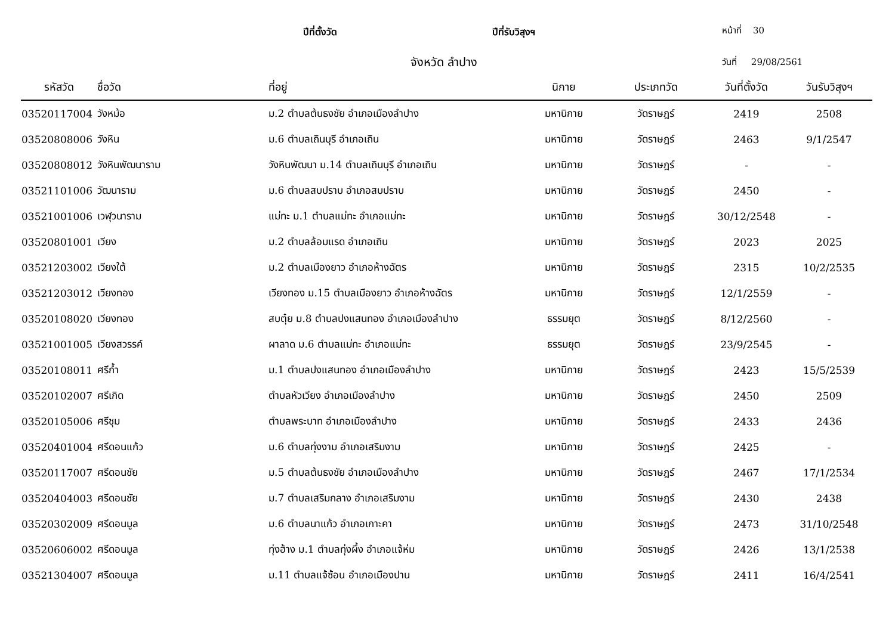ปีที่ตั้งวัด ปีที่รับวิสุงฯ หน้าที่ 30
จังหวัด ลำปาง วันที่ 29/08/2561
| รหัสวัด | ชื่อวัด | ที่อยู่ | นิกาย | ประเภทวัด | วันที่ตั้งวัด | วันรับวิสุงฯ |
| --- | --- | --- | --- | --- | --- | --- |
| 03520117004 | วังหม้อ | ม.2 ตำบลต้นธงชัย อำเภอเมืองลำปาง | มหานิกาย | วัดราษฎร์ | 2419 | 2508 |
| 03520808006 | วังหิน | ม.6 ตำบลเถินบุรี อำเภอเถิน | มหานิกาย | วัดราษฎร์ | 2463 | 9/1/2547 |
| 03520808012 | วังหินพัฒนาราม | วังหินพัฒนา ม.14 ตำบลเถินบุรี อำเภอเถิน | มหานิกาย | วัดราษฎร์ | - | - |
| 03521101006 | วัฒนาราม | ม.6 ตำบลสบปราบ อำเภอสบปราบ | มหานิกาย | วัดราษฎร์ | 2450 | - |
| 03521001006 | เวฬุวนาราม | แม่ทะ ม.1 ตำบลแม่ทะ อำเภอแม่ทะ | มหานิกาย | วัดราษฎร์ | 30/12/2548 | - |
| 03520801001 | เวียง | ม.2 ตำบลล้อมแรด อำเภอเถิน | มหานิกาย | วัดราษฎร์ | 2023 | 2025 |
| 03521203002 | เวียงใต้ | ม.2 ตำบลเมืองยาว อำเภอห้างฉัตร | มหานิกาย | วัดราษฎร์ | 2315 | 10/2/2535 |
| 03521203012 | เวียงทอง | เวียงทอง ม.15 ตำบลเมืองยาว อำเภอห้างฉัตร | มหานิกาย | วัดราษฎร์ | 12/1/2559 | - |
| 03520108020 | เวียงทอง | สบตุ๋ย ม.8 ตำบลปงแสนทอง อำเภอเมืองลำปาง | ธรรมยุต | วัดราษฎร์ | 8/12/2560 | - |
| 03521001005 | เวียงสวรรค์ | ผาลาด ม.6 ตำบลแม่ทะ อำเภอแม่ทะ | ธรรมยุต | วัดราษฎร์ | 23/9/2545 | - |
| 03520108011 | ศรีก้ำ | ม.1 ตำบลปงแสนทอง อำเภอเมืองลำปาง | มหานิกาย | วัดราษฎร์ | 2423 | 15/5/2539 |
| 03520102007 | ศรีเกิด | ตำบลหัวเวียง อำเภอเมืองลำปาง | มหานิกาย | วัดราษฎร์ | 2450 | 2509 |
| 03520105006 | ศรีชุม | ตำบลพระบาท อำเภอเมืองลำปาง | มหานิกาย | วัดราษฎร์ | 2433 | 2436 |
| 03520401004 | ศรีดอนแก้ว | ม.6 ตำบลทุ่งงาม อำเภอเสริมงาม | มหานิกาย | วัดราษฎร์ | 2425 | - |
| 03520117007 | ศรีดอนชัย | ม.5 ตำบลต้นธงชัย อำเภอเมืองลำปาง | มหานิกาย | วัดราษฎร์ | 2467 | 17/1/2534 |
| 03520404003 | ศรีดอนชัย | ม.7 ตำบลเสริมกลาง อำเภอเสริมงาม | มหานิกาย | วัดราษฎร์ | 2430 | 2438 |
| 03520302009 | ศรีดอนมูล | ม.6 ตำบลนาแก้ว อำเภอเกาะคา | มหานิกาย | วัดราษฎร์ | 2473 | 31/10/2548 |
| 03520606002 | ศรีดอนมูล | ทุ่งฮ้าง ม.1 ตำบลทุ่งผึ้ง อำเภอแจ้ห่ม | มหานิกาย | วัดราษฎร์ | 2426 | 13/1/2538 |
| 03521304007 | ศรีดอนมูล | ม.11 ตำบลแจ้ซ้อน อำเภอเมืองปาน | มหานิกาย | วัดราษฎร์ | 2411 | 16/4/2541 |